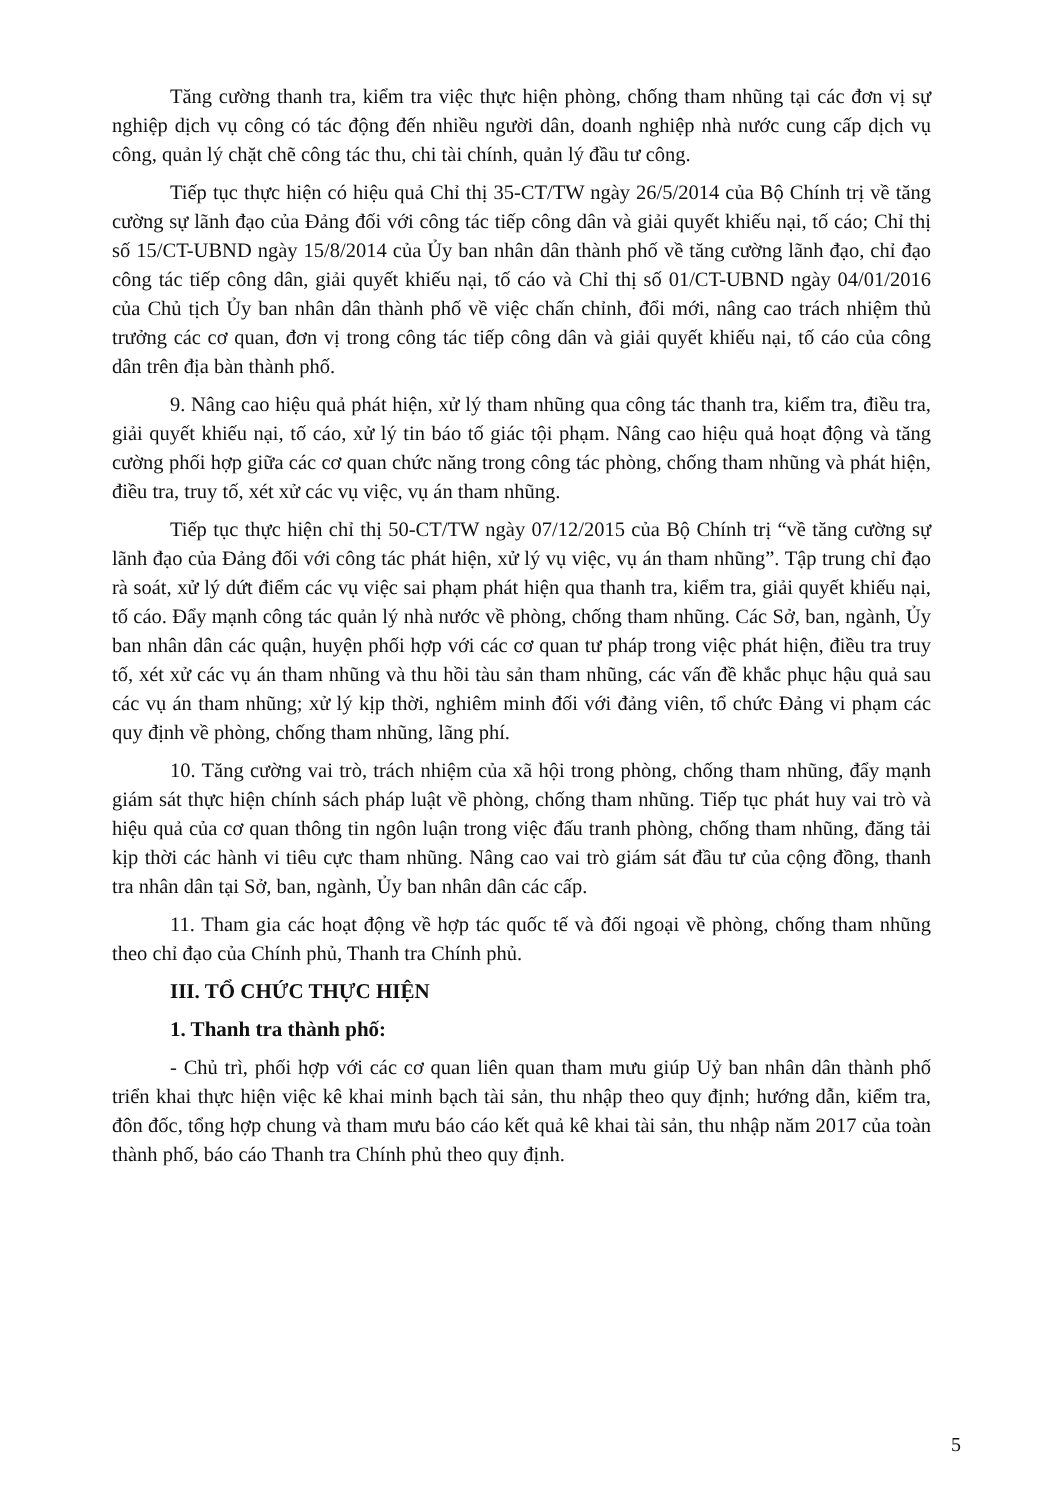Tăng cường thanh tra, kiểm tra việc thực hiện phòng, chống tham nhũng tại các đơn vị sự nghiệp dịch vụ công có tác động đến nhiều người dân, doanh nghiệp nhà nước cung cấp dịch vụ công, quản lý chặt chẽ công tác thu, chi tài chính, quản lý đầu tư công.
Tiếp tục thực hiện có hiệu quả Chỉ thị 35-CT/TW ngày 26/5/2014 của Bộ Chính trị về tăng cường sự lãnh đạo của Đảng đối với công tác tiếp công dân và giải quyết khiếu nại, tố cáo; Chỉ thị số 15/CT-UBND ngày 15/8/2014 của Ủy ban nhân dân thành phố về tăng cường lãnh đạo, chỉ đạo công tác tiếp công dân, giải quyết khiếu nại, tố cáo và Chỉ thị số 01/CT-UBND ngày 04/01/2016 của Chủ tịch Ủy ban nhân dân thành phố về việc chấn chỉnh, đổi mới, nâng cao trách nhiệm thủ trưởng các cơ quan, đơn vị trong công tác tiếp công dân và giải quyết khiếu nại, tố cáo của công dân trên địa bàn thành phố.
9. Nâng cao hiệu quả phát hiện, xử lý tham nhũng qua công tác thanh tra, kiểm tra, điều tra, giải quyết khiếu nại, tố cáo, xử lý tin báo tố giác tội phạm. Nâng cao hiệu quả hoạt động và tăng cường phối hợp giữa các cơ quan chức năng trong công tác phòng, chống tham nhũng và phát hiện, điều tra, truy tố, xét xử các vụ việc, vụ án tham nhũng.
Tiếp tục thực hiện chỉ thị 50-CT/TW ngày 07/12/2015 của Bộ Chính trị “về tăng cường sự lãnh đạo của Đảng đối với công tác phát hiện, xử lý vụ việc, vụ án tham nhũng”. Tập trung chỉ đạo rà soát, xử lý dứt điểm các vụ việc sai phạm phát hiện qua thanh tra, kiểm tra, giải quyết khiếu nại, tố cáo. Đẩy mạnh công tác quản lý nhà nước về phòng, chống tham nhũng. Các Sở, ban, ngành, Ủy ban nhân dân các quận, huyện phối hợp với các cơ quan tư pháp trong việc phát hiện, điều tra truy tố, xét xử các vụ án tham nhũng và thu hồi tàu sản tham nhũng, các vấn đề khắc phục hậu quả sau các vụ án tham nhũng; xử lý kịp thời, nghiêm minh đối với đảng viên, tổ chức Đảng vi phạm các quy định về phòng, chống tham nhũng, lãng phí.
10. Tăng cường vai trò, trách nhiệm của xã hội trong phòng, chống tham nhũng, đẩy mạnh giám sát thực hiện chính sách pháp luật về phòng, chống tham nhũng. Tiếp tục phát huy vai trò và hiệu quả của cơ quan thông tin ngôn luận trong việc đấu tranh phòng, chống tham nhũng, đăng tải kịp thời các hành vi tiêu cực tham nhũng. Nâng cao vai trò giám sát đầu tư của cộng đồng, thanh tra nhân dân tại Sở, ban, ngành, Ủy ban nhân dân các cấp.
11. Tham gia các hoạt động về hợp tác quốc tế và đối ngoại về phòng, chống tham nhũng theo chỉ đạo của Chính phủ, Thanh tra Chính phủ.
III. TỔ CHỨC THỰC HIỆN
1. Thanh tra thành phố:
- Chủ trì, phối hợp với các cơ quan liên quan tham mưu giúp Uỷ ban nhân dân thành phố triển khai thực hiện việc kê khai minh bạch tài sản, thu nhập theo quy định; hướng dẫn, kiểm tra, đôn đốc, tổng hợp chung và tham mưu báo cáo kết quả kê khai tài sản, thu nhập năm 2017 của toàn thành phố, báo cáo Thanh tra Chính phủ theo quy định.
5